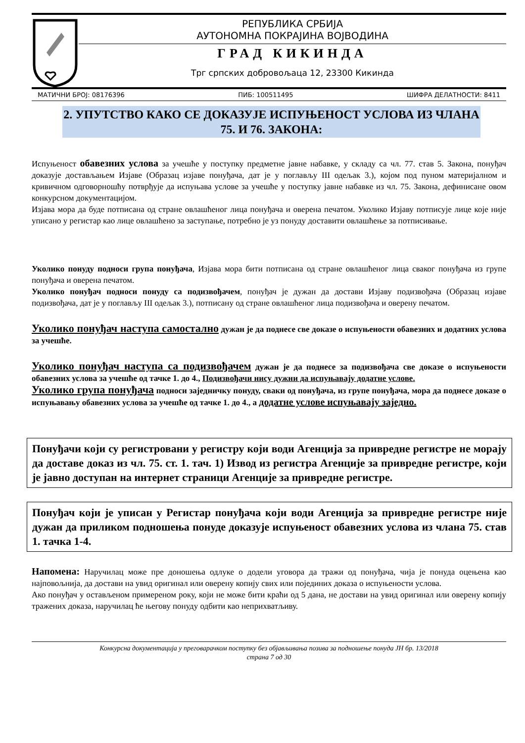РЕПУБЛИКА СРБИЈА
АУТОНОМНА ПОКРАЈИНА ВОЈВОДИНА
ГРАД КИКИНДА
Трг српских добровољаца 12, 23300 Кикинда
МАТИЧНИ БРОЈ: 08176396 ПИБ: 100511495 ШИФРА ДЕЛАТНОСТИ: 8411
2. УПУТСТВО КАКО СЕ ДОКАЗУЈЕ ИСПУЊЕНОСТ УСЛОВА ИЗ ЧЛАНА 75. И 76. ЗАКОНА:
Испуњеност обавезних услова за учешће у поступку предметне јавне набавке, у складу са чл. 77. став 5. Закона, понуђач доказује достављањем Изјаве (Образац изјаве понуђача, дат је у поглављу III одељак 3.), којом под пуном материјалном и кривичном одговорношћу потврђује да испуњава услове за учешће у поступку јавне набавке из чл. 75. Закона, дефинисане овом конкурсном документацијом.
Изјава мора да буде потписана од стране овлашћеног лица понуђача и оверена печатом. Уколико Изјаву потписује лице које није уписано у регистар као лице овлашћено за заступање, потребно је уз понуду доставити овлашћење за потписивање.
Уколико понуду подноси група понуђача, Изјава мора бити потписана од стране овлашћеног лица сваког понуђача из групе понуђача и оверена печатом.
Уколико понуђач подноси понуду са подизвођачем, понуђач је дужан да достави Изјаву подизвођача (Образац изјаве подизвођача, дат је у поглављу III одељак 3.), потписану од стране овлашћеног лица подизвођача и оверену печатом.
Уколико понуђач наступа самостално дужан је да поднесе све доказе о испуњености обавезних и додатних услова за учешће.
Уколико понуђач наступа са подизвођачем дужан је да поднесе за подизвођача све доказе о испуњености обавезних услова за учешће од тачке 1. до 4., Подизвођачи нису дужни да испуњавају додатне услове.
Уколико група понуђача подноси заједничку понуду, сваки од понуђача, из групе понуђача, мора да поднесе доказе о испуњавању обавезних услова за учешће од тачке 1. до 4., а додатне услове испуњавају заједно.
Понуђачи који су регистровани у регистру који води Агенција за привредне регистре не морају да доставе доказ из чл. 75. ст. 1. тач. 1) Извод из регистра Агенције за привредне регистре, који је јавно доступан на интернет страници Агенције за привредне регистре.
Понуђач који је уписан у Регистар понуђача који води Агенција за привредне регистре није дужан да приликом подношења понуде доказује испуњеност обавезних услова из члана 75. став 1. тачка 1-4.
Напомена: Наручилац може пре доношења одлуке о додели уговора да тражи од понуђача, чија је понуда оцењена као најповољнија, да достави на увид оригинал или оверену копију свих или појединих доказа о испуњености услова.
Ако понуђач у остављеном примереном року, који не може бити краћи од 5 дана, не достави на увид оригинал или оверену копију тражених доказа, наручилац ће његову понуду одбити као неприхватљиву.
Конкурсна документација у преговарачком поступку без објављивања позива за подношење понуда ЈН бр. 13/2018
страна 7 од 30